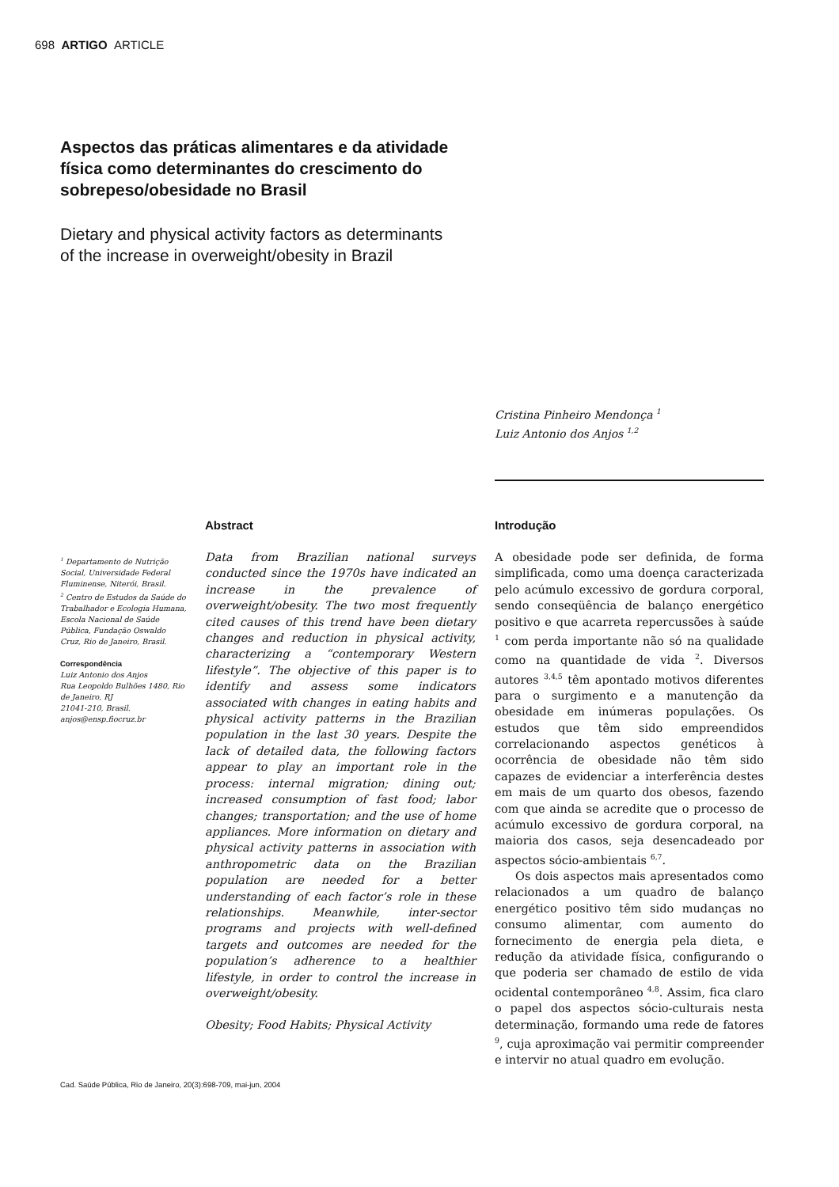698 ARTIGO ARTICLE
Aspectos das práticas alimentares e da atividade física como determinantes do crescimento do sobrepeso/obesidade no Brasil
Dietary and physical activity factors as determinants of the increase in overweight/obesity in Brazil
Cristina Pinheiro Mendonça <sup>1</sup>
Luiz Antonio dos Anjos <sup>1,2</sup>
<sup>1</sup> Departamento de Nutrição Social, Universidade Federal Fluminense, Niterói, Brasil.
<sup>2</sup> Centro de Estudos da Saúde do Trabalhador e Ecologia Humana, Escola Nacional de Saúde Pública, Fundação Oswaldo Cruz, Rio de Janeiro, Brasil.
Correspondência
Luiz Antonio dos Anjos
Rua Leopoldo Bulhões 1480, Rio de Janeiro, RJ
21041-210, Brasil.
anjos@ensp.fiocruz.br
Abstract
Data from Brazilian national surveys conducted since the 1970s have indicated an increase in the prevalence of overweight/obesity. The two most frequently cited causes of this trend have been dietary changes and reduction in physical activity, characterizing a “contemporary Western lifestyle”. The objective of this paper is to identify and assess some indicators associated with changes in eating habits and physical activity patterns in the Brazilian population in the last 30 years. Despite the lack of detailed data, the following factors appear to play an important role in the process: internal migration; dining out; increased consumption of fast food; labor changes; transportation; and the use of home appliances. More information on dietary and physical activity patterns in association with anthropometric data on the Brazilian population are needed for a better understanding of each factor’s role in these relationships. Meanwhile, inter-sector programs and projects with well-defined targets and outcomes are needed for the population’s adherence to a healthier lifestyle, in order to control the increase in overweight/obesity.
Obesity; Food Habits; Physical Activity
Introdução
A obesidade pode ser definida, de forma simplificada, como uma doença caracterizada pelo acúmulo excessivo de gordura corporal, sendo conseqüência de balanço energético positivo e que acarreta repercussões à saúde <sup>1</sup> com perda importante não só na qualidade como na quantidade de vida <sup>2</sup>. Diversos autores <sup>3,4,5</sup> têm apontado motivos diferentes para o surgimento e a manutenção da obesidade em inúmeras populações. Os estudos que têm sido empreendidos correlacionando aspectos genéticos à ocorrência de obesidade não têm sido capazes de evidenciar a interferência destes em mais de um quarto dos obesos, fazendo com que ainda se acredite que o processo de acúmulo excessivo de gordura corporal, na maioria dos casos, seja desencadeado por aspectos sócio-ambientais <sup>6,7</sup>.
Os dois aspectos mais apresentados como relacionados a um quadro de balanço energético positivo têm sido mudanças no consumo alimentar, com aumento do fornecimento de energia pela dieta, e redução da atividade física, configurando o que poderia ser chamado de estilo de vida ocidental contemporâneo <sup>4,8</sup>. Assim, fica claro o papel dos aspectos sócio-culturais nesta determinação, formando uma rede de fatores <sup>9</sup>, cuja aproximação vai permitir compreender e intervir no atual quadro em evolução.
Cad. Saúde Pública, Rio de Janeiro, 20(3):698-709, mai-jun, 2004